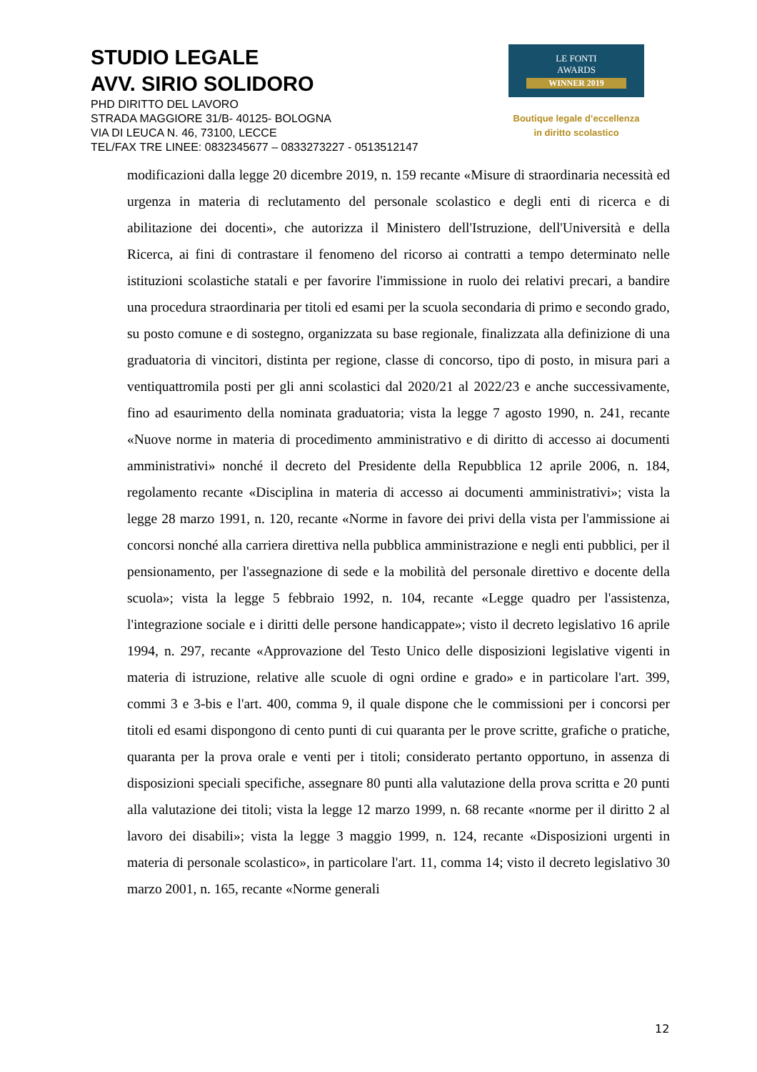STUDIO LEGALE
AVV. SIRIO SOLIDORO
PHD DIRITTO DEL LAVORO
STRADA MAGGIORE 31/B- 40125- BOLOGNA
VIA DI LEUCA N. 46, 73100, LECCE
TEL/FAX TRE LINEE: 0832345677 – 0833273227 - 0513512147
LE FONTI
AWARDS
WINNER 2019
Boutique legale d’eccellenza
in diritto scolastico
modificazioni dalla legge 20 dicembre 2019, n. 159 recante «Misure di straordinaria necessità ed urgenza in materia di reclutamento del personale scolastico e degli enti di ricerca e di abilitazione dei docenti», che autorizza il Ministero dell'Istruzione, dell'Università e della Ricerca, ai fini di contrastare il fenomeno del ricorso ai contratti a tempo determinato nelle istituzioni scolastiche statali e per favorire l'immissione in ruolo dei relativi precari, a bandire una procedura straordinaria per titoli ed esami per la scuola secondaria di primo e secondo grado, su posto comune e di sostegno, organizzata su base regionale, finalizzata alla definizione di una graduatoria di vincitori, distinta per regione, classe di concorso, tipo di posto, in misura pari a ventiquattromila posti per gli anni scolastici dal 2020/21 al 2022/23 e anche successivamente, fino ad esaurimento della nominata graduatoria; vista la legge 7 agosto 1990, n. 241, recante «Nuove norme in materia di procedimento amministrativo e di diritto di accesso ai documenti amministrativi» nonché il decreto del Presidente della Repubblica 12 aprile 2006, n. 184, regolamento recante «Disciplina in materia di accesso ai documenti amministrativi»; vista la legge 28 marzo 1991, n. 120, recante «Norme in favore dei privi della vista per l'ammissione ai concorsi nonché alla carriera direttiva nella pubblica amministrazione e negli enti pubblici, per il pensionamento, per l'assegnazione di sede e la mobilità del personale direttivo e docente della scuola»; vista la legge 5 febbraio 1992, n. 104, recante «Legge quadro per l'assistenza, l'integrazione sociale e i diritti delle persone handicappate»; visto il decreto legislativo 16 aprile 1994, n. 297, recante «Approvazione del Testo Unico delle disposizioni legislative vigenti in materia di istruzione, relative alle scuole di ogni ordine e grado» e in particolare l'art. 399, commi 3 e 3-bis e l'art. 400, comma 9, il quale dispone che le commissioni per i concorsi per titoli ed esami dispongono di cento punti di cui quaranta per le prove scritte, grafiche o pratiche, quaranta per la prova orale e venti per i titoli; considerato pertanto opportuno, in assenza di disposizioni speciali specifiche, assegnare 80 punti alla valutazione della prova scritta e 20 punti alla valutazione dei titoli; vista la legge 12 marzo 1999, n. 68 recante «norme per il diritto 2 al lavoro dei disabili»; vista la legge 3 maggio 1999, n. 124, recante «Disposizioni urgenti in materia di personale scolastico», in particolare l'art. 11, comma 14; visto il decreto legislativo 30 marzo 2001, n. 165, recante «Norme generali
12